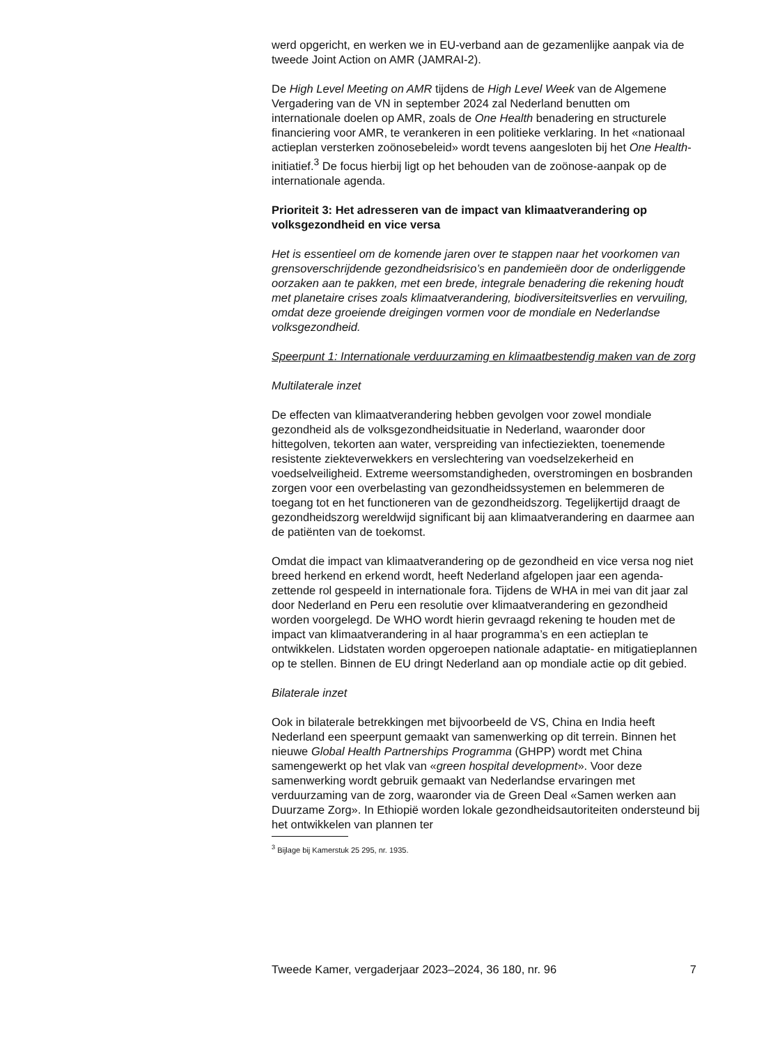werd opgericht, en werken we in EU-verband aan de gezamenlijke aanpak via de tweede Joint Action on AMR (JAMRAI-2).
De High Level Meeting on AMR tijdens de High Level Week van de Algemene Vergadering van de VN in september 2024 zal Nederland benutten om internationale doelen op AMR, zoals de One Health benadering en structurele financiering voor AMR, te verankeren in een politieke verklaring. In het «nationaal actieplan versterken zoönosebeleid» wordt tevens aangesloten bij het One Health-initiatief.<sup>3</sup> De focus hierbij ligt op het behouden van de zoönose-aanpak op de internationale agenda.
Prioriteit 3: Het adresseren van de impact van klimaatverandering op volksgezondheid en vice versa
Het is essentieel om de komende jaren over te stappen naar het voorkomen van grensoverschrijdende gezondheidsrisico’s en pandemieën door de onderliggende oorzaken aan te pakken, met een brede, integrale benadering die rekening houdt met planetaire crises zoals klimaatverandering, biodiversiteitsverlies en vervuiling, omdat deze groeiende dreigingen vormen voor de mondiale en Nederlandse volksgezondheid.
Speerpunt 1: Internationale verduurzaming en klimaatbestendig maken van de zorg
Multilaterale inzet
De effecten van klimaatverandering hebben gevolgen voor zowel mondiale gezondheid als de volksgezondheidsituatie in Nederland, waaronder door hittegolven, tekorten aan water, verspreiding van infectieziekten, toenemende resistente ziekteverwekkers en verslechtering van voedselzekerheid en voedselveiligheid. Extreme weersomstandigheden, overstromingen en bosbranden zorgen voor een overbelasting van gezondheidssystemen en belemmeren de toegang tot en het functioneren van de gezondheidszorg. Tegelijkertijd draagt de gezondheidszorg wereldwijd significant bij aan klimaatverandering en daarmee aan de patiënten van de toekomst.
Omdat die impact van klimaatverandering op de gezondheid en vice versa nog niet breed herkend en erkend wordt, heeft Nederland afgelopen jaar een agenda-zettende rol gespeeld in internationale fora. Tijdens de WHA in mei van dit jaar zal door Nederland en Peru een resolutie over klimaatverandering en gezondheid worden voorgelegd. De WHO wordt hierin gevraagd rekening te houden met de impact van klimaatverandering in al haar programma’s en een actieplan te ontwikkelen. Lidstaten worden opgeroepen nationale adaptatie- en mitigatieplannen op te stellen. Binnen de EU dringt Nederland aan op mondiale actie op dit gebied.
Bilaterale inzet
Ook in bilaterale betrekkingen met bijvoorbeeld de VS, China en India heeft Nederland een speerpunt gemaakt van samenwerking op dit terrein. Binnen het nieuwe Global Health Partnerships Programma (GHPP) wordt met China samengewerkt op het vlak van «green hospital development». Voor deze samenwerking wordt gebruik gemaakt van Nederlandse ervaringen met verduurzaming van de zorg, waaronder via de Green Deal «Samen werken aan Duurzame Zorg». In Ethiopië worden lokale gezondheidsautoriteiten ondersteund bij het ontwikkelen van plannen ter
<sup>3</sup> Bijlage bij Kamerstuk 25 295, nr. 1935.
Tweede Kamer, vergaderjaar 2023–2024, 36 180, nr. 96 7